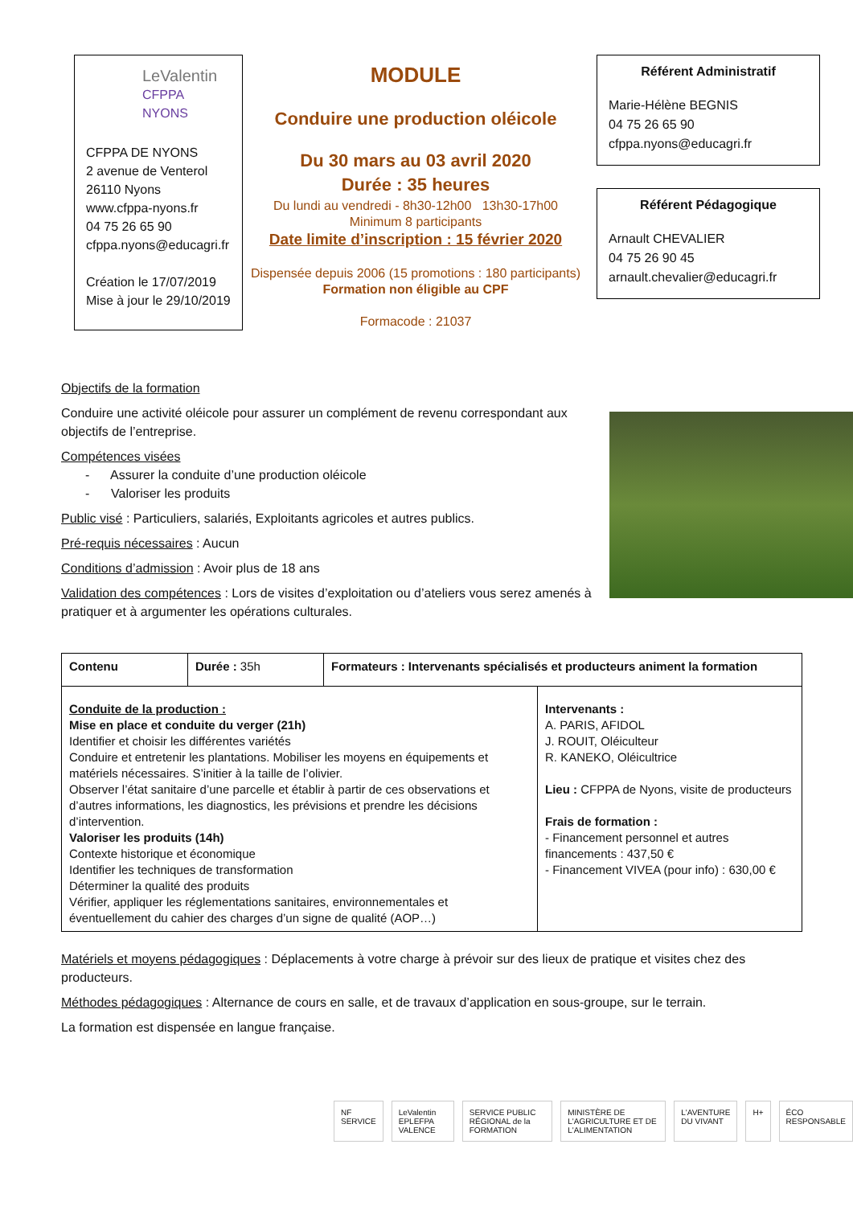LeValentin
CFPPA
NYONS
CFPPA DE NYONS
2 avenue de Venterol
26110 Nyons
www.cfppa-nyons.fr
04 75 26 65 90
cfppa.nyons@educagri.fr
Création le 17/07/2019
Mise à jour le 29/10/2019
MODULE
Conduire une production oléicole
Du 30 mars au 03 avril 2020
Durée : 35 heures
Du lundi au vendredi - 8h30-12h00 13h30-17h00
Minimum 8 participants
Date limite d’inscription : 15 février 2020
Dispensée depuis 2006 (15 promotions : 180 participants)
Formation non éligible au CPF
Formacode : 21037
Référent Administratif
Marie-Hélène BEGNIS
04 75 26 65 90
cfppa.nyons@educagri.fr
Référent Pédagogique
Arnault CHEVALIER
04 75 26 90 45
arnault.chevalier@educagri.fr
Objectifs de la formation
Conduire une activité oléicole pour assurer un complément de revenu correspondant aux objectifs de l’entreprise.
Compétences visées
- Assurer la conduite d’une production oléicole
- Valoriser les produits
Public visé : Particuliers, salariés, Exploitants agricoles et autres publics.
Pré-requis nécessaires : Aucun
Conditions d’admission : Avoir plus de 18 ans
Validation des compétences : Lors de visites d’exploitation ou d’ateliers vous serez amenés à pratiquer et à argumenter les opérations culturales.
| Contenu | Durée : 35h | Formateurs : Intervenants spécialisés et producteurs animent la formation | |
| Conduite de la production : Mise en place et conduite du verger (21h) Identifier et choisir les différentes variétés Conduire et entretenir les plantations. Mobiliser les moyens en équipements et matériels nécessaires. S’initier à la taille de l’olivier. Observer l’état sanitaire d’une parcelle et établir à partir de ces observations et d’autres informations, les diagnostics, les prévisions et prendre les décisions d’intervention. Valoriser les produits (14h) Contexte historique et économique Identifier les techniques de transformation Déterminer la qualité des produits Vérifier, appliquer les réglementations sanitaires, environnementales et éventuellement du cahier des charges d’un signe de qualité (AOP…) | | | Intervenants : A. PARIS, AFIDOL J. ROUIT, Oléiculteur R. KANEKO, Oléicultrice Lieu : CFPPA de Nyons, visite de producteurs Frais de formation : - Financement personnel et autres financements : 437,50 € - Financement VIVEA (pour info) : 630,00 € |
Matériels et moyens pédagogiques : Déplacements à votre charge à prévoir sur des lieux de pratique et visites chez des producteurs.
Méthodes pédagogiques : Alternance de cours en salle, et de travaux d’application en sous-groupe, sur le terrain.
La formation est dispensée en langue française.
NF SERVICE LeValentin EPLEFPA VALENCE SERVICE PUBLIC RÉGIONAL de la FORMATION
MINISTÈRE DE L'AGRICULTURE ET DE L'ALIMENTATION
L'AVENTURE DU VIVANT H+ ÉCO RESPONSABLE